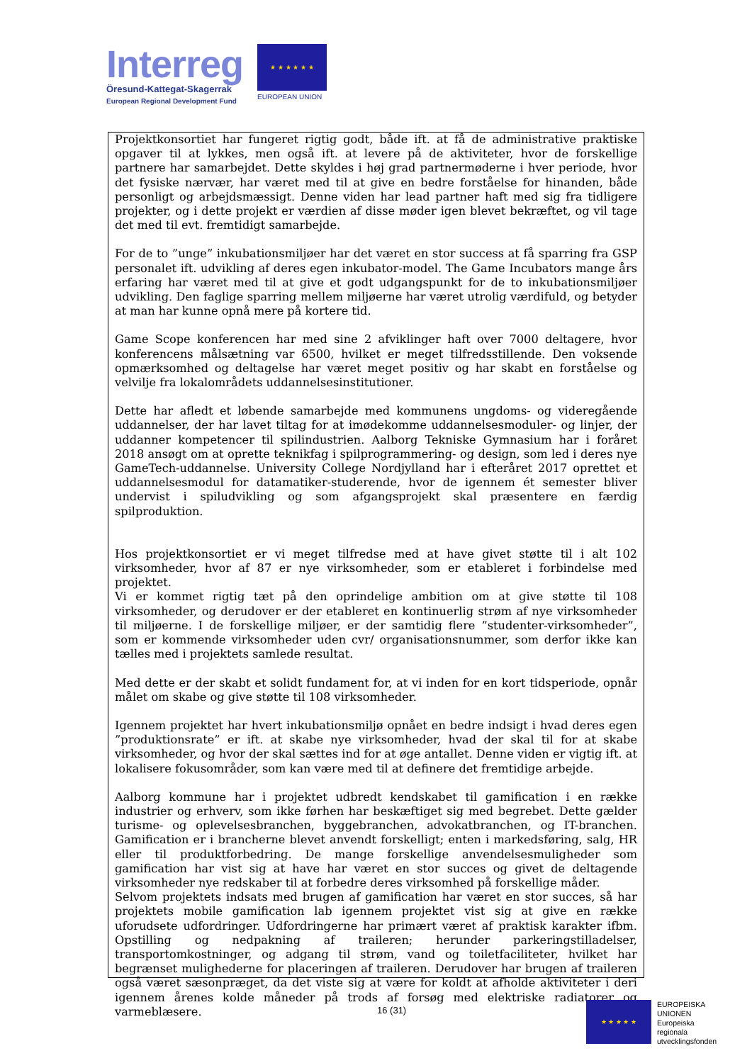Interreg
Öresund-Kattegat-Skagerrak
European Regional Development Fund
★ ★ ★ ★ ★ ★
EUROPEAN UNION
Projektkonsortiet har fungeret rigtig godt, både ift. at få de administrative praktiske opgaver til at lykkes, men også ift. at levere på de aktiviteter, hvor de forskellige partnere har samarbejdet. Dette skyldes i høj grad partnermøderne i hver periode, hvor det fysiske nærvær, har været med til at give en bedre forståelse for hinanden, både personligt og arbejdsmæssigt. Denne viden har lead partner haft med sig fra tidligere projekter, og i dette projekt er værdien af disse møder igen blevet bekræftet, og vil tage det med til evt. fremtidigt samarbejde.
For de to ”unge” inkubationsmiljøer har det været en stor success at få sparring fra GSP personalet ift. udvikling af deres egen inkubator-model. The Game Incubators mange års erfaring har været med til at give et godt udgangspunkt for de to inkubationsmiljøer udvikling. Den faglige sparring mellem miljøerne har været utrolig værdifuld, og betyder at man har kunne opnå mere på kortere tid.
Game Scope konferencen har med sine 2 afviklinger haft over 7000 deltagere, hvor konferencens målsætning var 6500, hvilket er meget tilfredsstillende. Den voksende opmærksomhed og deltagelse har været meget positiv og har skabt en forståelse og velvilje fra lokalområdets uddannelsesinstitutioner.
Dette har afledt et løbende samarbejde med kommunens ungdoms- og videregående uddannelser, der har lavet tiltag for at imødekomme uddannelsesmoduler- og linjer, der uddanner kompetencer til spilindustrien. Aalborg Tekniske Gymnasium har i foråret 2018 ansøgt om at oprette teknikfag i spilprogrammering- og design, som led i deres nye GameTech-uddannelse. University College Nordjylland har i efteråret 2017 oprettet et uddannelsesmodul for datamatiker-studerende, hvor de igennem ét semester bliver undervist i spiludvikling og som afgangsprojekt skal præsentere en færdig spilproduktion.
Hos projektkonsortiet er vi meget tilfredse med at have givet støtte til i alt 102 virksomheder, hvor af 87 er nye virksomheder, som er etableret i forbindelse med projektet.
Vi er kommet rigtig tæt på den oprindelige ambition om at give støtte til 108 virksomheder, og derudover er der etableret en kontinuerlig strøm af nye virksomheder til miljøerne. I de forskellige miljøer, er der samtidig flere ”studenter-virksomheder”, som er kommende virksomheder uden cvr/ organisationsnummer, som derfor ikke kan tælles med i projektets samlede resultat.
Med dette er der skabt et solidt fundament for, at vi inden for en kort tidsperiode, opnår målet om skabe og give støtte til 108 virksomheder.
Igennem projektet har hvert inkubationsmiljø opnået en bedre indsigt i hvad deres egen ”produktionsrate” er ift. at skabe nye virksomheder, hvad der skal til for at skabe virksomheder, og hvor der skal sættes ind for at øge antallet. Denne viden er vigtig ift. at lokalisere fokusområder, som kan være med til at definere det fremtidige arbejde.
Aalborg kommune har i projektet udbredt kendskabet til gamification i en række industrier og erhverv, som ikke førhen har beskæftiget sig med begrebet. Dette gælder turisme- og oplevelsesbranchen, byggebranchen, advokatbranchen, og IT-branchen. Gamification er i brancherne blevet anvendt forskelligt; enten i markedsføring, salg, HR eller til produktforbedring. De mange forskellige anvendelsesmuligheder som gamification har vist sig at have har været en stor succes og givet de deltagende virksomheder nye redskaber til at forbedre deres virksomhed på forskellige måder.
Selvom projektets indsats med brugen af gamification har været en stor succes, så har projektets mobile gamification lab igennem projektet vist sig at give en række uforudsete udfordringer. Udfordringerne har primært været af praktisk karakter ifbm. Opstilling og nedpakning af traileren; herunder parkeringstilladelser, transportomkostninger, og adgang til strøm, vand og toiletfaciliteter, hvilket har begrænset mulighederne for placeringen af traileren. Derudover har brugen af traileren også været sæsonpræget, da det viste sig at være for koldt at afholde aktiviteter i deri igennem årenes kolde måneder på trods af forsøg med elektriske radiatorer og varmeblæsere.
16 (31)
★ ★ ★ ★ ★
EUROPEISKA
UNIONEN
Europeiska
regionala
utvecklingsfonden